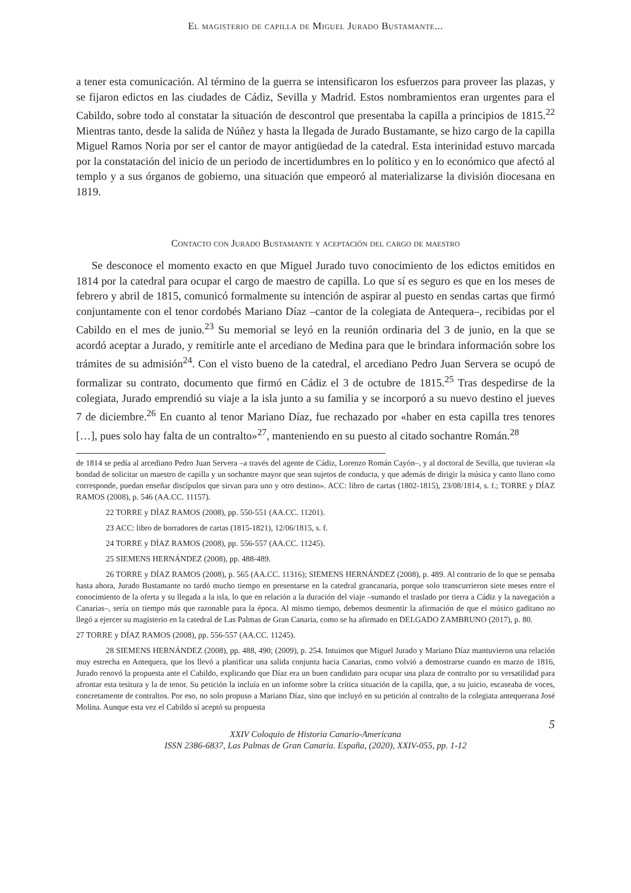El magisterio de capilla de Miguel Jurado Bustamante...
a tener esta comunicación. Al término de la guerra se intensificaron los esfuerzos para proveer las plazas, y se fijaron edictos en las ciudades de Cádiz, Sevilla y Madrid. Estos nombramientos eran urgentes para el Cabildo, sobre todo al constatar la situación de descontrol que presentaba la capilla a principios de 1815.<sup>22</sup> Mientras tanto, desde la salida de Núñez y hasta la llegada de Jurado Bustamante, se hizo cargo de la capilla Miguel Ramos Noria por ser el cantor de mayor antigüedad de la catedral. Esta interinidad estuvo marcada por la constatación del inicio de un periodo de incertidumbres en lo político y en lo económico que afectó al templo y a sus órganos de gobierno, una situación que empeoró al materializarse la división diocesana en 1819.
Contacto con Jurado Bustamante y aceptación del cargo de maestro
Se desconoce el momento exacto en que Miguel Jurado tuvo conocimiento de los edictos emitidos en 1814 por la catedral para ocupar el cargo de maestro de capilla. Lo que sí es seguro es que en los meses de febrero y abril de 1815, comunicó formalmente su intención de aspirar al puesto en sendas cartas que firmó conjuntamente con el tenor cordobés Mariano Díaz –cantor de la colegiata de Antequera–, recibidas por el Cabildo en el mes de junio.<sup>23</sup> Su memorial se leyó en la reunión ordinaria del 3 de junio, en la que se acordó aceptar a Jurado, y remitirle ante el arcediano de Medina para que le brindara información sobre los trámites de su admisión<sup>24</sup>. Con el visto bueno de la catedral, el arcediano Pedro Juan Servera se ocupó de formalizar su contrato, documento que firmó en Cádiz el 3 de octubre de 1815.<sup>25</sup> Tras despedirse de la colegiata, Jurado emprendió su viaje a la isla junto a su familia y se incorporó a su nuevo destino el jueves 7 de diciembre.<sup>26</sup> En cuanto al tenor Mariano Díaz, fue rechazado por «haber en esta capilla tres tenores […], pues solo hay falta de un contralto»<sup>27</sup>, manteniendo en su puesto al citado sochantre Román.<sup>28</sup>
de 1814 se pedía al arcediano Pedro Juan Servera –a través del agente de Cádiz, Lorenzo Román Cayón–, y al doctoral de Sevilla, que tuvieran «la bondad de solicitar un maestro de capilla y un sochantre mayor que sean sujetos de conducta, y que además de dirigir la música y canto llano como corresponde, puedan enseñar discípulos que sirvan para uno y otro destino». ACC: libro de cartas (1802-1815), 23/08/1814, s. f.; TORRE y DÍAZ RAMOS (2008), p. 546 (AA.CC. 11157).
22 TORRE y DÍAZ RAMOS (2008), pp. 550-551 (AA.CC. 11201).
23 ACC: libro de borradores de cartas (1815-1821), 12/06/1815, s. f.
24 TORRE y DÍAZ RAMOS (2008), pp. 556-557 (AA.CC. 11245).
25 SIEMENS HERNÁNDEZ (2008), pp. 488-489.
26 TORRE y DÍAZ RAMOS (2008), p. 565 (AA.CC. 11316); SIEMENS HERNÁNDEZ (2008), p. 489. Al contrario de lo que se pensaba hasta ahora, Jurado Bustamante no tardó mucho tiempo en presentarse en la catedral grancanaria, porque solo transcurrieron siete meses entre el conocimiento de la oferta y su llegada a la isla, lo que en relación a la duración del viaje –sumando el traslado por tierra a Cádiz y la navegación a Canarias–, sería un tiempo más que razonable para la época. Al mismo tiempo, debemos desmentir la afirmación de que el músico gaditano no llegó a ejercer su magisterio en la catedral de Las Palmas de Gran Canaria, como se ha afirmado en DELGADO ZAMBRUNO (2017), p. 80.
27 TORRE y DÍAZ RAMOS (2008), pp. 556-557 (AA.CC. 11245).
28 SIEMENS HERNÁNDEZ (2008), pp. 488, 490; (2009), p. 254. Intuimos que Miguel Jurado y Mariano Díaz mantuvieron una relación muy estrecha en Antequera, que los llevó a planificar una salida conjunta hacia Canarias, como volvió a demostrarse cuando en marzo de 1816, Jurado renovó la propuesta ante el Cabildo, explicando que Díaz era un buen candidato para ocupar una plaza de contralto por su versatilidad para afrontar esta tesitura y la de tenor. Su petición la incluía en un informe sobre la crítica situación de la capilla, que, a su juicio, escaseaba de voces, concretamente de contraltos. Por eso, no solo propuso a Mariano Díaz, sino que incluyó en su petición al contralto de la colegiata antequerana José Molina. Aunque esta vez el Cabildo sí aceptó su propuesta
5
XXIV Coloquio de Historia Canario-Americana
ISSN 2386-6837, Las Palmas de Gran Canaria. España, (2020), XXIV-055, pp. 1-12